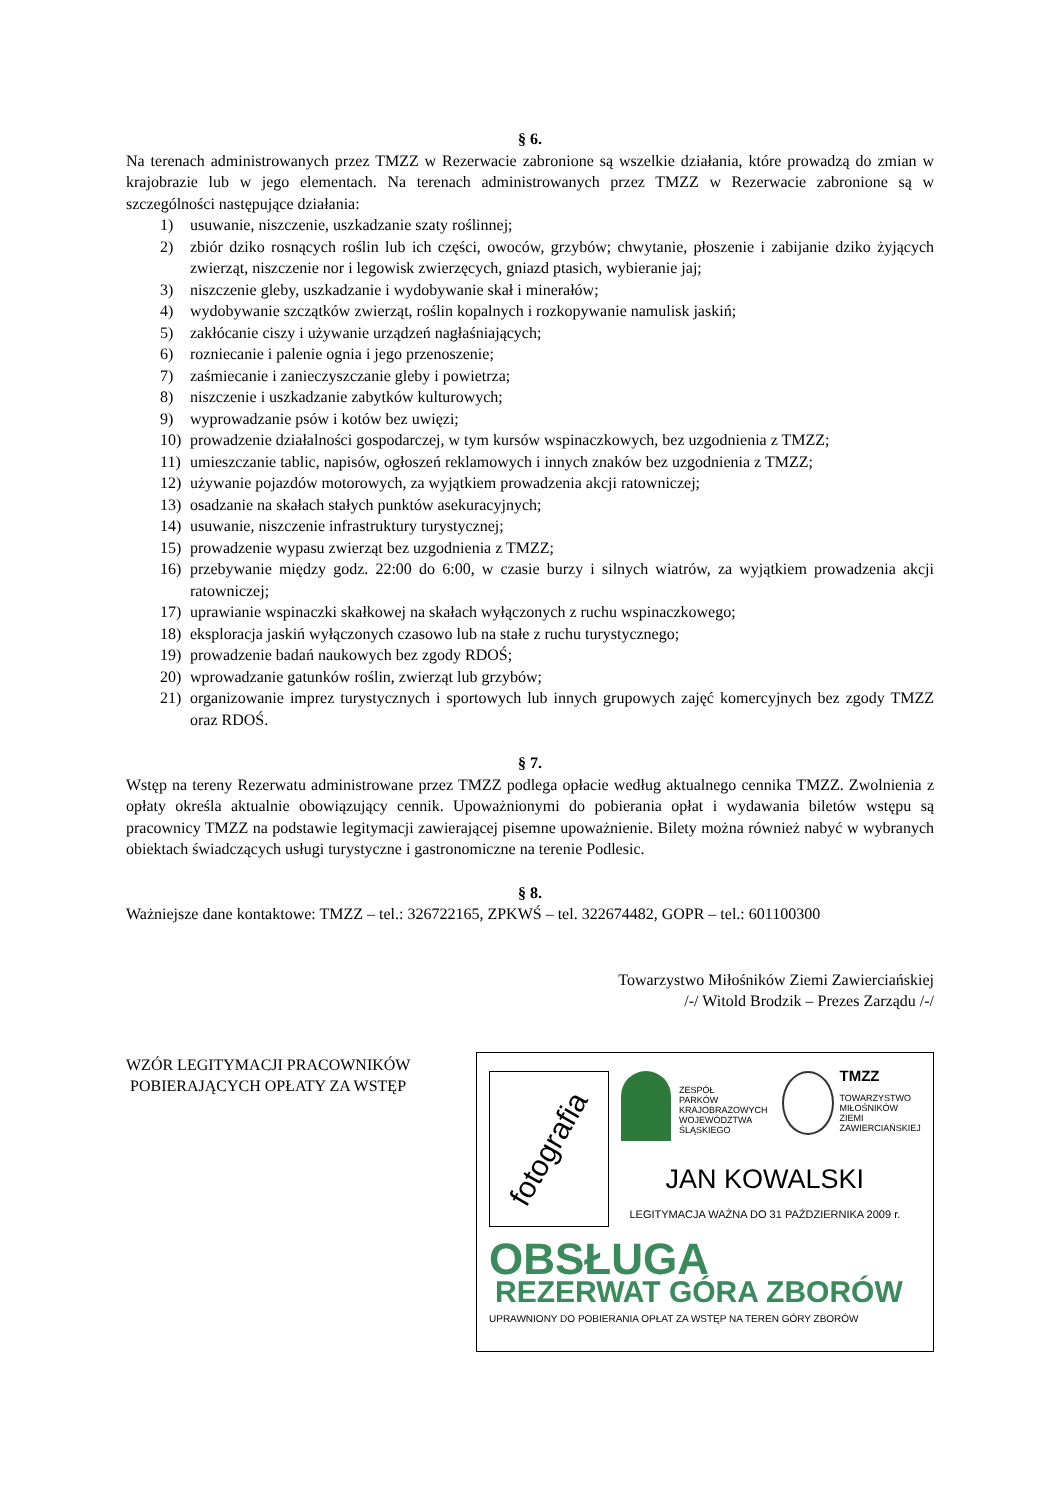§ 6.
Na terenach administrowanych przez TMZZ w Rezerwacie zabronione są wszelkie działania, które prowadzą do zmian w krajobrazie lub w jego elementach. Na terenach administrowanych przez TMZZ w Rezerwacie zabronione są w szczególności następujące działania:
1) usuwanie, niszczenie, uszkadzanie szaty roślinnej;
2) zbiór dziko rosnących roślin lub ich części, owoców, grzybów; chwytanie, płoszenie i zabijanie dziko żyjących zwierząt, niszczenie nor i legowisk zwierzęcych, gniazd ptasich, wybieranie jaj;
3) niszczenie gleby, uszkadzanie i wydobywanie skał i minerałów;
4) wydobywanie szczątków zwierząt, roślin kopalnych i rozkopywanie namulisk jaskiń;
5) zakłócanie ciszy i używanie urządzeń nagłaśniających;
6) rozniecanie i palenie ognia i jego przenoszenie;
7) zaśmiecanie i zanieczyszczanie gleby i powietrza;
8) niszczenie i uszkadzanie zabytków kulturowych;
9) wyprowadzanie psów i kotów bez uwięzi;
10) prowadzenie działalności gospodarczej, w tym kursów wspinaczkowych, bez uzgodnienia z TMZZ;
11) umieszczanie tablic, napisów, ogłoszeń reklamowych i innych znaków bez uzgodnienia z TMZZ;
12) używanie pojazdów motorowych, za wyjątkiem prowadzenia akcji ratowniczej;
13) osadzanie na skałach stałych punktów asekuracyjnych;
14) usuwanie, niszczenie infrastruktury turystycznej;
15) prowadzenie wypasu zwierząt bez uzgodnienia z TMZZ;
16) przebywanie między godz. 22:00 do 6:00, w czasie burzy i silnych wiatrów, za wyjątkiem prowadzenia akcji ratowniczej;
17) uprawianie wspinaczki skałkowej na skałach wyłączonych z ruchu wspinaczkowego;
18) eksploracja jaskiń wyłączonych czasowo lub na stałe z ruchu turystycznego;
19) prowadzenie badań naukowych bez zgody RDOŚ;
20) wprowadzanie gatunków roślin, zwierząt lub grzybów;
21) organizowanie imprez turystycznych i sportowych lub innych grupowych zajęć komercyjnych bez zgody TMZZ oraz RDOŚ.
§ 7.
Wstęp na tereny Rezerwatu administrowane przez TMZZ podlega opłacie według aktualnego cennika TMZZ. Zwolnienia z opłaty określa aktualnie obowiązujący cennik. Upoważnionymi do pobierania opłat i wydawania biletów wstępu są pracownicy TMZZ na podstawie legitymacji zawierającej pisemne upoważnienie. Bilety można również nabyć w wybranych obiektach świadczących usługi turystyczne i gastronomiczne na terenie Podlesic.
§ 8.
Ważniejsze dane kontaktowe: TMZZ – tel.: 326722165, ZPKWŚ – tel. 322674482, GOPR – tel.: 601100300
Towarzystwo Miłośników Ziemi Zawierciańskiej
/-/ Witold Brodzik – Prezes Zarządu /-/
WZÓR LEGITYMACJI PRACOWNIKÓW
POBIERAJĄCYCH OPŁATY ZA WSTĘP
fotografia
ZESPÓŁ
PARKÓW
KRAJOBRAZOWYCH
WOJEWÓDZTWA
ŚLĄSKIEGO
TMZZ
TOWARZYSTWO
MIŁOŚNIKÓW
ZIEMI
ZAWIERCIAŃSKIEJ
JAN KOWALSKI
LEGITYMACJA WAŻNA DO 31 PAŹDZIERNIKA 2009 r.
OBSŁUGA
REZERWAT GÓRA ZBORÓW
UPRAWNIONY DO POBIERANIA OPŁAT ZA WSTĘP NA TEREN GÓRY ZBORÓW